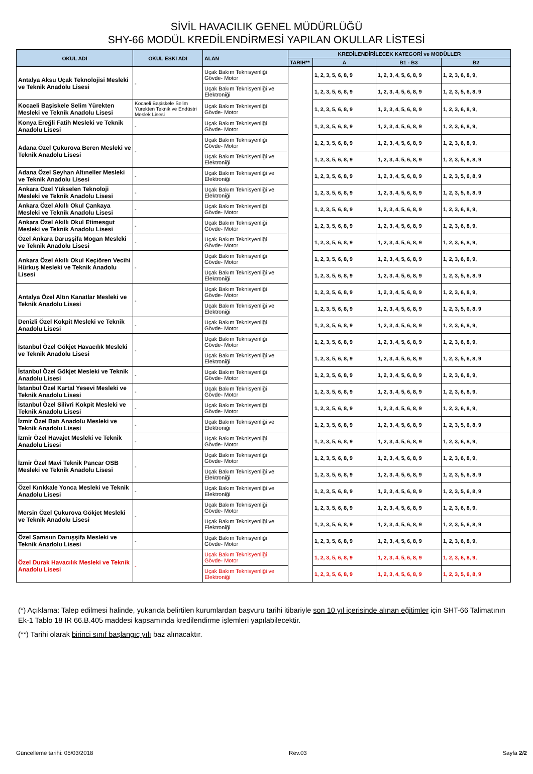SİVİL HAVACILIK GENEL MÜDÜRLÜĞÜ
SHY-66 MODÜL KREDİLENDİRMESİ YAPILAN OKULLAR LİSTESİ
| OKUL ADI | OKUL ESKİ ADI | ALAN | KREDİLENDİRİLECEK KATEGORİ ve MODÜLLER | | | |
| --- | --- | --- | --- | --- | --- | --- |
| | | | TARİH** | A | B1 - B3 | B2 |
| Antalya Aksu Uçak Teknolojisi Mesleki ve Teknik Anadolu Lisesi | - | Uçak Bakım Teknisyenliği Gövde- Motor | | 1, 2, 3, 5, 6, 8, 9 | 1, 2, 3, 4, 5, 6, 8, 9 | 1, 2, 3, 6, 8, 9, |
| | | Uçak Bakım Teknisyenliği ve Elektroniği | | 1, 2, 3, 5, 6, 8, 9 | 1, 2, 3, 4, 5, 6, 8, 9 | 1, 2, 3, 5, 6, 8, 9 |
| Kocaeli Başiskele Selim Yürekten Mesleki ve Teknik Anadolu Lisesi | Kocaeli Başiskele Selim Yürekten Teknik ve Endüstri Meslek Lisesi | Uçak Bakım Teknisyenliği Gövde- Motor | | 1, 2, 3, 5, 6, 8, 9 | 1, 2, 3, 4, 5, 6, 8, 9 | 1, 2, 3, 6, 8, 9, |
| Konya Ereğli Fatih Mesleki ve Teknik Anadolu Lisesi | - | Uçak Bakım Teknisyenliği Gövde- Motor | | 1, 2, 3, 5, 6, 8, 9 | 1, 2, 3, 4, 5, 6, 8, 9 | 1, 2, 3, 6, 8, 9, |
| Adana Özel Çukurova Beren Mesleki ve Teknik Anadolu Lisesi | - | Uçak Bakım Teknisyenliği Gövde- Motor | | 1, 2, 3, 5, 6, 8, 9 | 1, 2, 3, 4, 5, 6, 8, 9 | 1, 2, 3, 6, 8, 9, |
| | | Uçak Bakım Teknisyenliği ve Elektroniği | | 1, 2, 3, 5, 6, 8, 9 | 1, 2, 3, 4, 5, 6, 8, 9 | 1, 2, 3, 5, 6, 8, 9 |
| Adana Özel Seyhan Altıneller Mesleki ve Teknik Anadolu Lisesi | - | Uçak Bakım Teknisyenliği ve Elektroniği | | 1, 2, 3, 5, 6, 8, 9 | 1, 2, 3, 4, 5, 6, 8, 9 | 1, 2, 3, 5, 6, 8, 9 |
| Ankara Özel Yükselen Teknoloji Mesleki ve Teknik Anadolu Lisesi | - | Uçak Bakım Teknisyenliği ve Elektroniği | | 1, 2, 3, 5, 6, 8, 9 | 1, 2, 3, 4, 5, 6, 8, 9 | 1, 2, 3, 5, 6, 8, 9 |
| Ankara Özel Akıllı Okul Çankaya Mesleki ve Teknik Anadolu Lisesi | - | Uçak Bakım Teknisyenliği Gövde- Motor | | 1, 2, 3, 5, 6, 8, 9 | 1, 2, 3, 4, 5, 6, 8, 9 | 1, 2, 3, 6, 8, 9, |
| Ankara Özel Akıllı Okul Etimesgut Mesleki ve Teknik Anadolu Lisesi | - | Uçak Bakım Teknisyenliği Gövde- Motor | | 1, 2, 3, 5, 6, 8, 9 | 1, 2, 3, 4, 5, 6, 8, 9 | 1, 2, 3, 6, 8, 9, |
| Özel Ankara Daruşşifa Mogan Mesleki ve Teknik Anadolu Lisesi | - | Uçak Bakım Teknisyenliği Gövde- Motor | | 1, 2, 3, 5, 6, 8, 9 | 1, 2, 3, 4, 5, 6, 8, 9 | 1, 2, 3, 6, 8, 9, |
| Ankara Özel Akıllı Okul Keçiören Vecihi Hürkuş Mesleki ve Teknik Anadolu Lisesi | - | Uçak Bakım Teknisyenliği Gövde- Motor | | 1, 2, 3, 5, 6, 8, 9 | 1, 2, 3, 4, 5, 6, 8, 9 | 1, 2, 3, 6, 8, 9, |
| | | Uçak Bakım Teknisyenliği ve Elektroniği | | 1, 2, 3, 5, 6, 8, 9 | 1, 2, 3, 4, 5, 6, 8, 9 | 1, 2, 3, 5, 6, 8, 9 |
| Antalya Özel Altın Kanatlar Mesleki ve Teknik Anadolu Lisesi | - | Uçak Bakım Teknisyenliği Gövde- Motor | | 1, 2, 3, 5, 6, 8, 9 | 1, 2, 3, 4, 5, 6, 8, 9 | 1, 2, 3, 6, 8, 9, |
| | | Uçak Bakım Teknisyenliği ve Elektroniği | | 1, 2, 3, 5, 6, 8, 9 | 1, 2, 3, 4, 5, 6, 8, 9 | 1, 2, 3, 5, 6, 8, 9 |
| Denizli Özel Kokpit Mesleki ve Teknik Anadolu Lisesi | - | Uçak Bakım Teknisyenliği Gövde- Motor | | 1, 2, 3, 5, 6, 8, 9 | 1, 2, 3, 4, 5, 6, 8, 9 | 1, 2, 3, 6, 8, 9, |
| İstanbul Özel Gökjet Havacılık Mesleki ve Teknik Anadolu Lisesi | - | Uçak Bakım Teknisyenliği Gövde- Motor | | 1, 2, 3, 5, 6, 8, 9 | 1, 2, 3, 4, 5, 6, 8, 9 | 1, 2, 3, 6, 8, 9, |
| | | Uçak Bakım Teknisyenliği ve Elektroniği | | 1, 2, 3, 5, 6, 8, 9 | 1, 2, 3, 4, 5, 6, 8, 9 | 1, 2, 3, 5, 6, 8, 9 |
| İstanbul Özel Gökjet Mesleki ve Teknik Anadolu Lisesi | - | Uçak Bakım Teknisyenliği Gövde- Motor | | 1, 2, 3, 5, 6, 8, 9 | 1, 2, 3, 4, 5, 6, 8, 9 | 1, 2, 3, 6, 8, 9, |
| İstanbul Özel Kartal Yesevi Mesleki ve Teknik Anadolu Lisesi | - | Uçak Bakım Teknisyenliği Gövde- Motor | | 1, 2, 3, 5, 6, 8, 9 | 1, 2, 3, 4, 5, 6, 8, 9 | 1, 2, 3, 6, 8, 9, |
| İstanbul Özel Silivri Kokpit Mesleki ve Teknik Anadolu Lisesi | - | Uçak Bakım Teknisyenliği Gövde- Motor | | 1, 2, 3, 5, 6, 8, 9 | 1, 2, 3, 4, 5, 6, 8, 9 | 1, 2, 3, 6, 8, 9, |
| İzmir Özel Batı Anadolu Mesleki ve Teknik Anadolu Lisesi | - | Uçak Bakım Teknisyenliği ve Elektroniği | | 1, 2, 3, 5, 6, 8, 9 | 1, 2, 3, 4, 5, 6, 8, 9 | 1, 2, 3, 5, 6, 8, 9 |
| İzmir Özel Havajet Mesleki ve Teknik Anadolu Lisesi | - | Uçak Bakım Teknisyenliği Gövde- Motor | | 1, 2, 3, 5, 6, 8, 9 | 1, 2, 3, 4, 5, 6, 8, 9 | 1, 2, 3, 6, 8, 9, |
| İzmir Özel Mavi Teknik Pancar OSB Mesleki ve Teknik Anadolu Lisesi | - | Uçak Bakım Teknisyenliği Gövde- Motor | | 1, 2, 3, 5, 6, 8, 9 | 1, 2, 3, 4, 5, 6, 8, 9 | 1, 2, 3, 6, 8, 9, |
| | | Uçak Bakım Teknisyenliği ve Elektroniği | | 1, 2, 3, 5, 6, 8, 9 | 1, 2, 3, 4, 5, 6, 8, 9 | 1, 2, 3, 5, 6, 8, 9 |
| Özel Kırıkkale Yonca Mesleki ve Teknik Anadolu Lisesi | - | Uçak Bakım Teknisyenliği ve Elektroniği | | 1, 2, 3, 5, 6, 8, 9 | 1, 2, 3, 4, 5, 6, 8, 9 | 1, 2, 3, 5, 6, 8, 9 |
| Mersin Özel Çukurova Gökjet Mesleki ve Teknik Anadolu Lisesi | - | Uçak Bakım Teknisyenliği Gövde- Motor | | 1, 2, 3, 5, 6, 8, 9 | 1, 2, 3, 4, 5, 6, 8, 9 | 1, 2, 3, 6, 8, 9, |
| | | Uçak Bakım Teknisyenliği ve Elektroniği | | 1, 2, 3, 5, 6, 8, 9 | 1, 2, 3, 4, 5, 6, 8, 9 | 1, 2, 3, 5, 6, 8, 9 |
| Özel Samsun Daruşşifa Mesleki ve Teknik Anadolu Lisesi | - | Uçak Bakım Teknisyenliği Gövde- Motor | | 1, 2, 3, 5, 6, 8, 9 | 1, 2, 3, 4, 5, 6, 8, 9 | 1, 2, 3, 6, 8, 9, |
| Özel Durak Havacılık Mesleki ve Teknik Anadolu Lisesi | - | Uçak Bakım Teknisyenliği Gövde- Motor | | 1, 2, 3, 5, 6, 8, 9 | 1, 2, 3, 4, 5, 6, 8, 9 | 1, 2, 3, 6, 8, 9, |
| | | Uçak Bakım Teknisyenliği ve Elektroniği | | 1, 2, 3, 5, 6, 8, 9 | 1, 2, 3, 4, 5, 6, 8, 9 | 1, 2, 3, 5, 6, 8, 9 |
(*) Açıklama: Talep edilmesi halinde, yukarıda belirtilen kurumlardan başvuru tarihi itibariyle son 10 yıl içerisinde alınan eğitimler için SHT-66 Talimatının Ek-1 Tablo 18 IR 66.B.405 maddesi kapsamında kredilendirme işlemleri yapılabilecektir.
(**) Tarihi olarak birinci sınıf başlangıç yılı baz alınacaktır.
Güncelleme tarihi: 05/03/2018 Rev.03 Sayfa 2/2